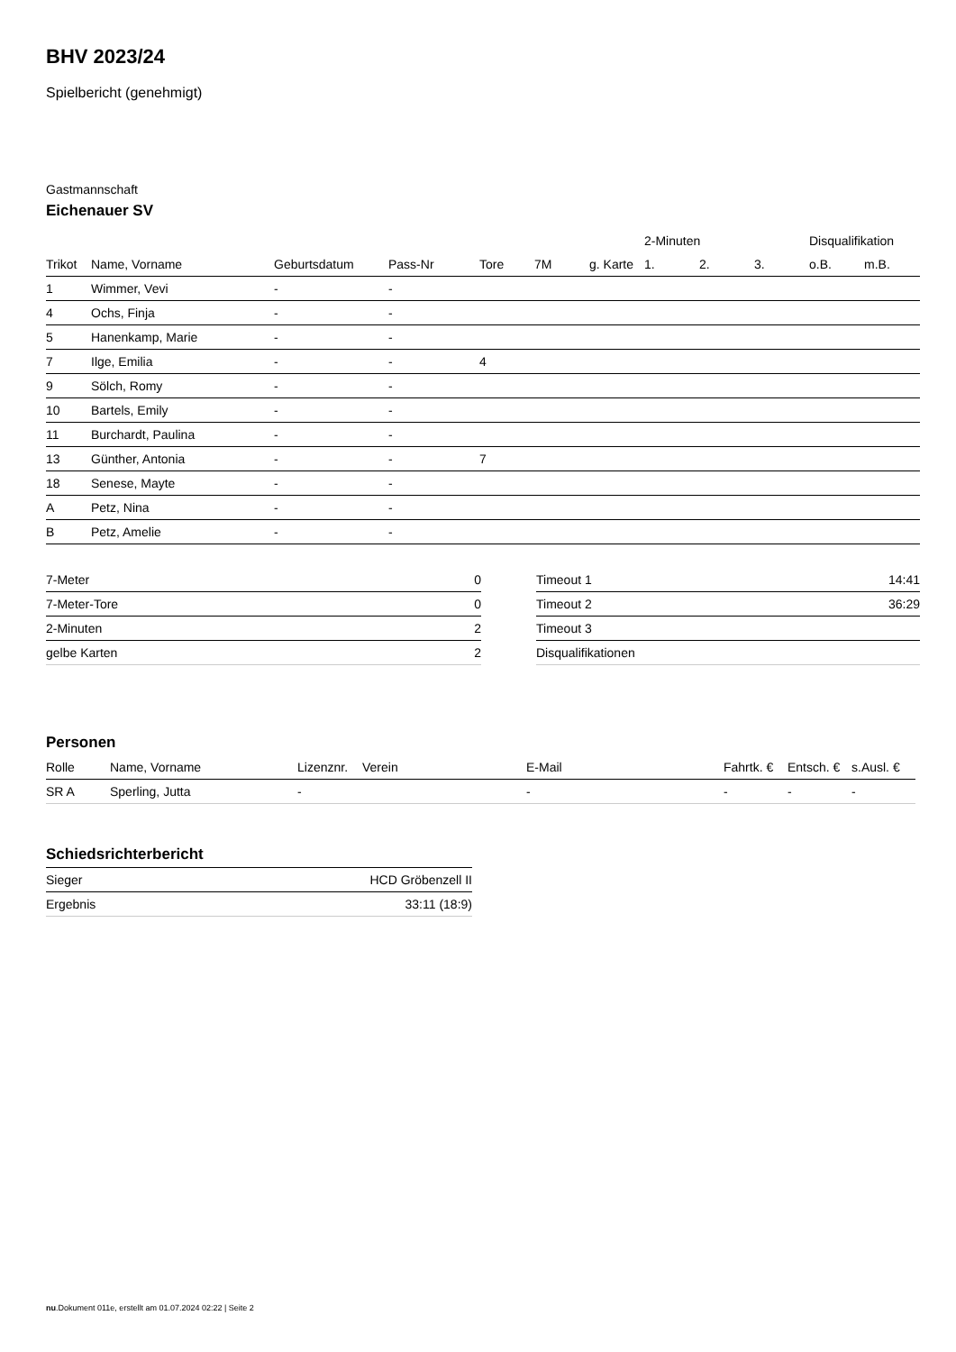BHV 2023/24
Spielbericht (genehmigt)
Gastmannschaft
Eichenauer SV
| | | | | | | | 2-Minuten | | | Disqualifikation | |
| --- | --- | --- | --- | --- | --- | --- | --- | --- | --- | --- | --- |
| Trikot | Name, Vorname | Geburtsdatum | Pass-Nr | Tore | 7M | g. Karte | 1. | 2. | 3. | o.B. | m.B. |
| 1 | Wimmer, Vevi | - | - | | | | | | | | |
| 4 | Ochs, Finja | - | - | | | | | | | | |
| 5 | Hanenkamp, Marie | - | - | | | | | | | | |
| 7 | Ilge, Emilia | - | - | 4 | | | | | | | |
| 9 | Sölch, Romy | - | - | | | | | | | | |
| 10 | Bartels, Emily | - | - | | | | | | | | |
| 11 | Burchardt, Paulina | - | - | | | | | | | | |
| 13 | Günther, Antonia | - | - | 7 | | | | | | | |
| 18 | Senese, Mayte | - | - | | | | | | | | |
| A | Petz, Nina | - | - | | | | | | | | |
| B | Petz, Amelie | - | - | | | | | | | | |
| 7-Meter | 0 |
| 7-Meter-Tore | 0 |
| 2-Minuten | 2 |
| gelbe Karten | 2 |
| Timeout 1 | 14:41 |
| Timeout 2 | 36:29 |
| Timeout 3 | |
| Disqualifikationen | |
Personen
| Rolle | Name, Vorname | Lizenznr. | Verein | E-Mail | Fahrtk. € | Entsch. € | s.Ausl. € |
| --- | --- | --- | --- | --- | --- | --- | --- |
| SR A | Sperling, Jutta | - | | - | - | - | - |
Schiedsrichterbericht
| Sieger | HCD Gröbenzell II |
| Ergebnis | 33:11 (18:9) |
nu.Dokument 011e, erstellt am 01.07.2024 02:22 | Seite 2